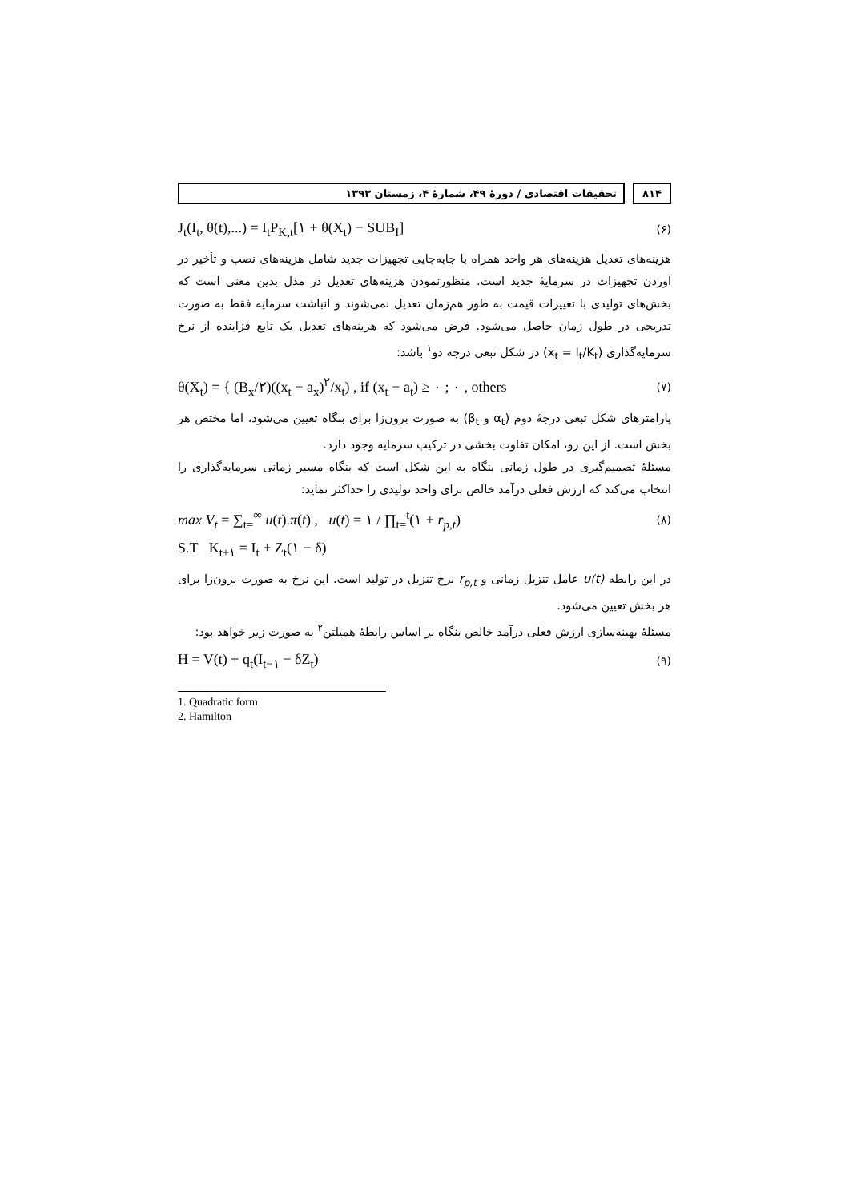۸۱۴ تحقیقات اقتصادی / دورهٔ ۴۹، شمارهٔ ۴، زمستان ۱۳۹۳
J<sub>t</sub>(I<sub>t</sub>, θ(t),...) = I<sub>t</sub>P<sub>K,t</sub>[۱ + θ(X<sub>t</sub>) − SUB<sub>I</sub>] (۶)
هزینه‌های تعدیل هزینه‌های هر واحد همراه با جابه‌جایی تجهیزات جدید شامل هزینه‌های نصب و تأخیر در آوردن تجهیزات در سرمایهٔ جدید است. منظورنمودن هزینه‌های تعدیل در مدل بدین معنی است که بخش‌های تولیدی با تغییرات قیمت به طور هم‌زمان تعدیل نمی‌شوند و انباشت سرمایه فقط به صورت تدریجی در طول زمان حاصل می‌شود. فرض می‌شود که هزینه‌های تعدیل یک تابع فزاینده از نرخ سرمایه‌گذاری (x<sub>t</sub> = I<sub>t</sub>/K<sub>t</sub>) در شکل تبعی درجه دو<sup>۱</sup> باشد:
θ(X<sub>t</sub>) = { (B<sub>x</sub>/۲)((x<sub>t</sub> − a<sub>x</sub>)<sup>۲</sup>/x<sub>t</sub>) , if (x<sub>t</sub> − a<sub>t</sub>) ≥ ۰ ; ۰ , others (۷)
پارامترهای شکل تبعی درجهٔ دوم (α<sub>t</sub> و β<sub>t</sub>) به صورت برون‌زا برای بنگاه تعیین می‌شود، اما مختص هر بخش است. از این رو، امکان تفاوت بخشی در ترکیب سرمایه وجود دارد.
مسئلهٔ تصمیم‌گیری در طول زمانی بنگاه به این شکل است که بنگاه مسیر زمانی سرمایه‌گذاری را انتخاب می‌کند که ارزش فعلی درآمد خالص برای واحد تولیدی را حداکثر نماید:
max V<sub>t</sub> = ∑<sub>t=</sub><sup>∞</sup> u(t).π(t) , u(t) = ۱ / ∏<sub>t=</sub><sup>t</sup>(۱ + r<sub>p,t</sub>) (۸)
S.T K<sub>t+۱</sub> = I<sub>t</sub> + Z<sub>t</sub>(۱ − δ)
در این رابطه u(t) عامل تنزیل زمانی و r<sub>p,t</sub> نرخ تنزیل در تولید است. این نرخ به صورت برون‌زا برای هر بخش تعیین می‌شود.
مسئلهٔ بهینه‌سازی ارزش فعلی درآمد خالص بنگاه بر اساس رابطهٔ همیلتن<sup>۲</sup> به صورت زیر خواهد بود:
H = V(t) + q<sub>t</sub>(I<sub>t−۱</sub> − δZ<sub>t</sub>) (۹)
1. Quadratic form
2. Hamilton